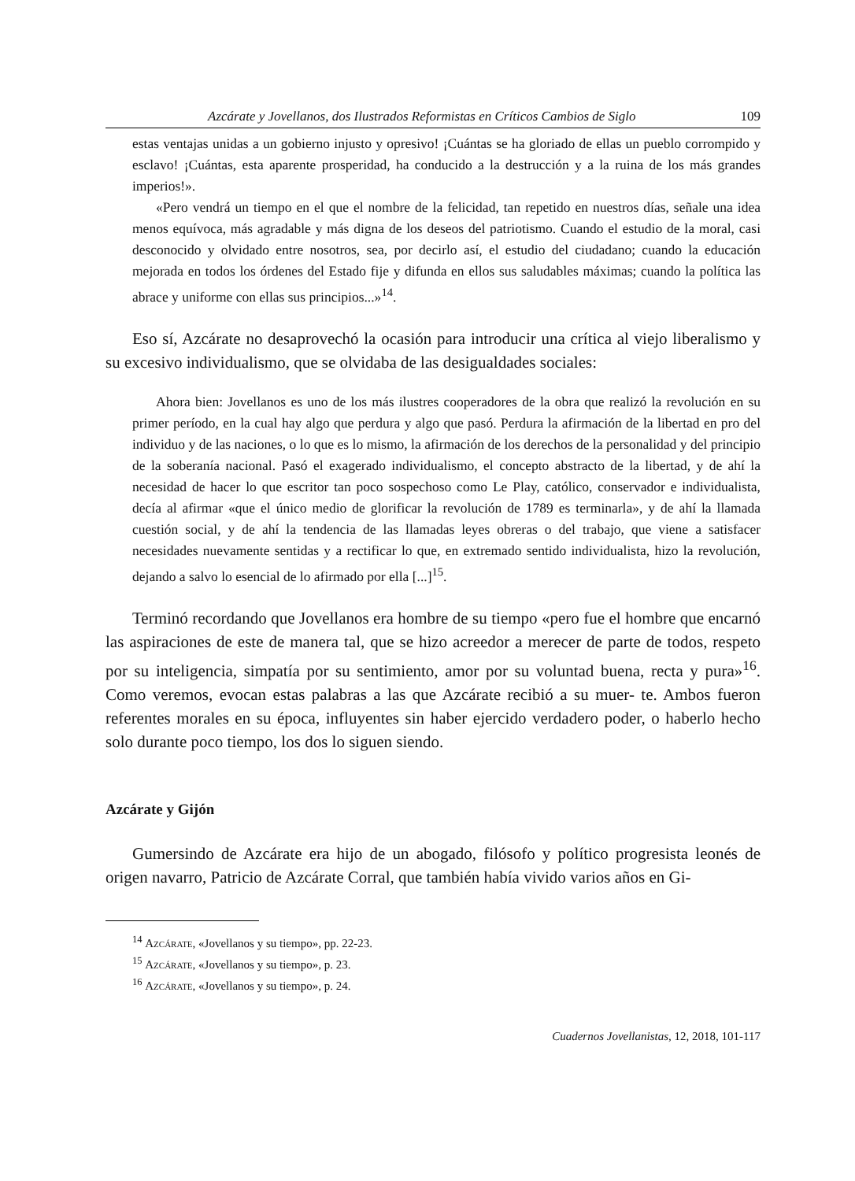Azcárate y Jovellanos, dos Ilustrados Reformistas en Críticos Cambios de Siglo 109
estas ventajas unidas a un gobierno injusto y opresivo! ¡Cuántas se ha gloriado de ellas un pueblo corrompido y esclavo! ¡Cuántas, esta aparente prosperidad, ha conducido a la destrucción y a la ruina de los más grandes imperios!».
«Pero vendrá un tiempo en el que el nombre de la felicidad, tan repetido en nuestros días, señale una idea menos equívoca, más agradable y más digna de los deseos del patriotismo. Cuando el estudio de la moral, casi desconocido y olvidado entre nosotros, sea, por decirlo así, el estudio del ciudadano; cuando la educación mejorada en todos los órdenes del Estado fije y difunda en ellos sus saludables máximas; cuando la política las abrace y uniforme con ellas sus principios...»<sup>14</sup>.
Eso sí, Azcárate no desaprovechó la ocasión para introducir una crítica al viejo liberalismo y su excesivo individualismo, que se olvidaba de las desigualdades sociales:
Ahora bien: Jovellanos es uno de los más ilustres cooperadores de la obra que realizó la revolución en su primer período, en la cual hay algo que perdura y algo que pasó. Perdura la afirmación de la libertad en pro del individuo y de las naciones, o lo que es lo mismo, la afirmación de los derechos de la personalidad y del principio de la soberanía nacional. Pasó el exagerado individualismo, el concepto abstracto de la libertad, y de ahí la necesidad de hacer lo que escritor tan poco sospechoso como Le Play, católico, conservador e individualista, decía al afirmar «que el único medio de glorificar la revolución de 1789 es terminarla», y de ahí la llamada cuestión social, y de ahí la tendencia de las llamadas leyes obreras o del trabajo, que viene a satisfacer necesidades nuevamente sentidas y a rectificar lo que, en extremado sentido individualista, hizo la revolución, dejando a salvo lo esencial de lo afirmado por ella [...]<sup>15</sup>.
Terminó recordando que Jovellanos era hombre de su tiempo «pero fue el hombre que encarnó las aspiraciones de este de manera tal, que se hizo acreedor a merecer de parte de todos, respeto por su inteligencia, simpatía por su sentimiento, amor por su voluntad buena, recta y pura»<sup>16</sup>. Como veremos, evocan estas palabras a las que Azcárate recibió a su muer- te. Ambos fueron referentes morales en su época, influyentes sin haber ejercido verdadero poder, o haberlo hecho solo durante poco tiempo, los dos lo siguen siendo.
Azcárate y Gijón
Gumersindo de Azcárate era hijo de un abogado, filósofo y político progresista leonés de origen navarro, Patricio de Azcárate Corral, que también había vivido varios años en Gi-
<sup>14</sup> Azcárate, «Jovellanos y su tiempo», pp. 22-23.
<sup>15</sup> Azcárate, «Jovellanos y su tiempo», p. 23.
<sup>16</sup> Azcárate, «Jovellanos y su tiempo», p. 24.
Cuadernos Jovellanistas, 12, 2018, 101-117